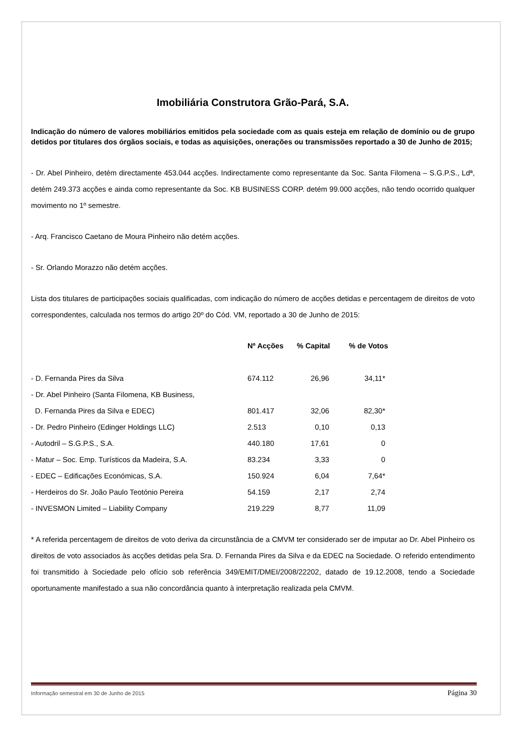Imobiliária Construtora Grão-Pará, S.A.
Indicação do número de valores mobiliários emitidos pela sociedade com as quais esteja em relação de domínio ou de grupo detidos por titulares dos órgãos sociais, e todas as aquisições, onerações ou transmissões reportado a 30 de Junho de 2015;
- Dr. Abel Pinheiro, detém directamente 453.044 acções. Indirectamente como representante da Soc. Santa Filomena – S.G.P.S., Ldª, detém 249.373 acções e ainda como representante da Soc. KB BUSINESS CORP. detém 99.000 acções, não tendo ocorrido qualquer movimento no 1º semestre.
- Arq. Francisco Caetano de Moura Pinheiro não detém acções.
- Sr. Orlando Morazzo não detém acções.
Lista dos titulares de participações sociais qualificadas, com indicação do número de acções detidas e percentagem de direitos de voto correspondentes, calculada nos termos do artigo 20º do Cód. VM, reportado a 30 de Junho de 2015:
| | Nº Acções | % Capital | % de Votos |
| --- | --- | --- | --- |
| - D. Fernanda Pires da Silva | 674.112 | 26,96 | 34,11* |
| - Dr. Abel Pinheiro (Santa Filomena, KB Business, | | | |
| D. Fernanda Pires da Silva e EDEC) | 801.417 | 32,06 | 82,30* |
| - Dr. Pedro Pinheiro (Edinger Holdings LLC) | 2.513 | 0,10 | 0,13 |
| - Autodril – S.G.P.S., S.A. | 440.180 | 17,61 | 0 |
| - Matur – Soc. Emp. Turísticos da Madeira, S.A. | 83.234 | 3,33 | 0 |
| - EDEC – Edificações Económicas, S.A. | 150.924 | 6,04 | 7,64* |
| - Herdeiros do Sr. João Paulo Teotónio Pereira | 54.159 | 2,17 | 2,74 |
| - INVESMON Limited – Liability Company | 219.229 | 8,77 | 11,09 |
* A referida percentagem de direitos de voto deriva da circunstância de a CMVM ter considerado ser de imputar ao Dr. Abel Pinheiro os direitos de voto associados às acções detidas pela Sra. D. Fernanda Pires da Silva e da EDEC na Sociedade. O referido entendimento foi transmitido à Sociedade pelo ofício sob referência 349/EMIT/DMEI/2008/22202, datado de 19.12.2008, tendo a Sociedade oportunamente manifestado a sua não concordância quanto à interpretação realizada pela CMVM.
Informação semestral em 30 de Junho de 2015 Página 30